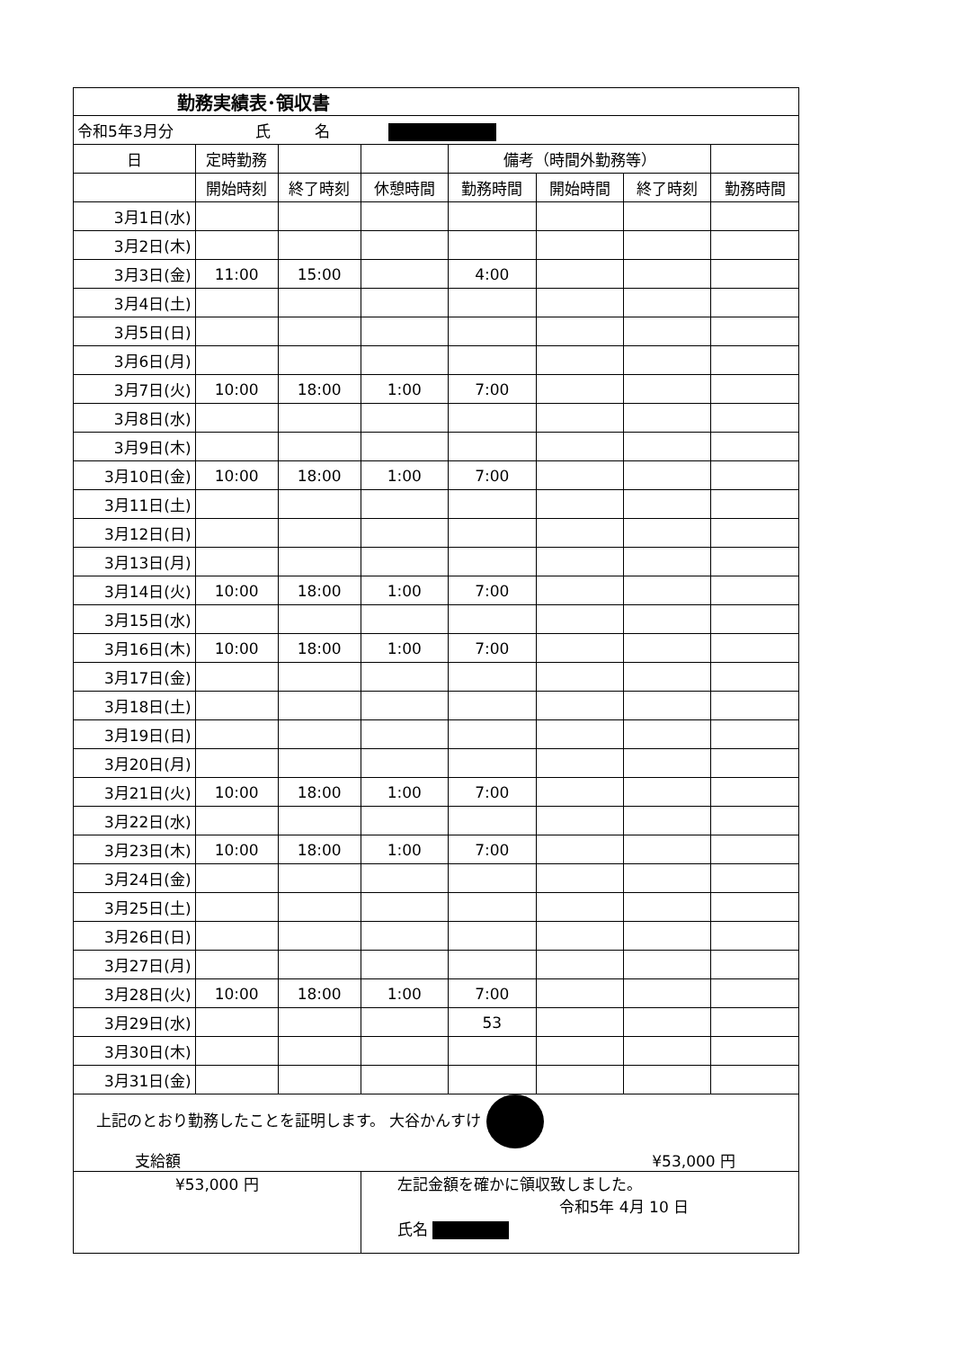| 勤務実績表･領収書 | | | | | | | |
| 令和5年3月分 氏 名 | | | | | | | |
| 日 | 定時勤務 | | | 備考（時間外勤務等） | | | |
| | 開始時刻 | 終了時刻 | 休憩時間 | 勤務時間 | 開始時間 | 終了時刻 | 勤務時間 |
| 3月1日(水) | | | | | | | |
| 3月2日(木) | | | | | | | |
| 3月3日(金) | 11:00 | 15:00 | | 4:00 | | | |
| 3月4日(土) | | | | | | | |
| 3月5日(日) | | | | | | | |
| 3月6日(月) | | | | | | | |
| 3月7日(火) | 10:00 | 18:00 | 1:00 | 7:00 | | | |
| 3月8日(水) | | | | | | | |
| 3月9日(木) | | | | | | | |
| 3月10日(金) | 10:00 | 18:00 | 1:00 | 7:00 | | | |
| 3月11日(土) | | | | | | | |
| 3月12日(日) | | | | | | | |
| 3月13日(月) | | | | | | | |
| 3月14日(火) | 10:00 | 18:00 | 1:00 | 7:00 | | | |
| 3月15日(水) | | | | | | | |
| 3月16日(木) | 10:00 | 18:00 | 1:00 | 7:00 | | | |
| 3月17日(金) | | | | | | | |
| 3月18日(土) | | | | | | | |
| 3月19日(日) | | | | | | | |
| 3月20日(月) | | | | | | | |
| 3月21日(火) | 10:00 | 18:00 | 1:00 | 7:00 | | | |
| 3月22日(水) | | | | | | | |
| 3月23日(木) | 10:00 | 18:00 | 1:00 | 7:00 | | | |
| 3月24日(金) | | | | | | | |
| 3月25日(土) | | | | | | | |
| 3月26日(日) | | | | | | | |
| 3月27日(月) | | | | | | | |
| 3月28日(火) | 10:00 | 18:00 | 1:00 | 7:00 | | | |
| 3月29日(水) | | | | 53 | | | |
| 3月30日(木) | | | | | | | |
| 3月31日(金) | | | | | | | |
| 上記のとおり勤務したことを証明します。 大谷かんすけ 支給額 ¥53,000 円 | | | | | | | |
| ¥53,000 円 | | | 左記金額を確かに領収致しました。 令和5年 4月 10 日 氏名 | | | | |